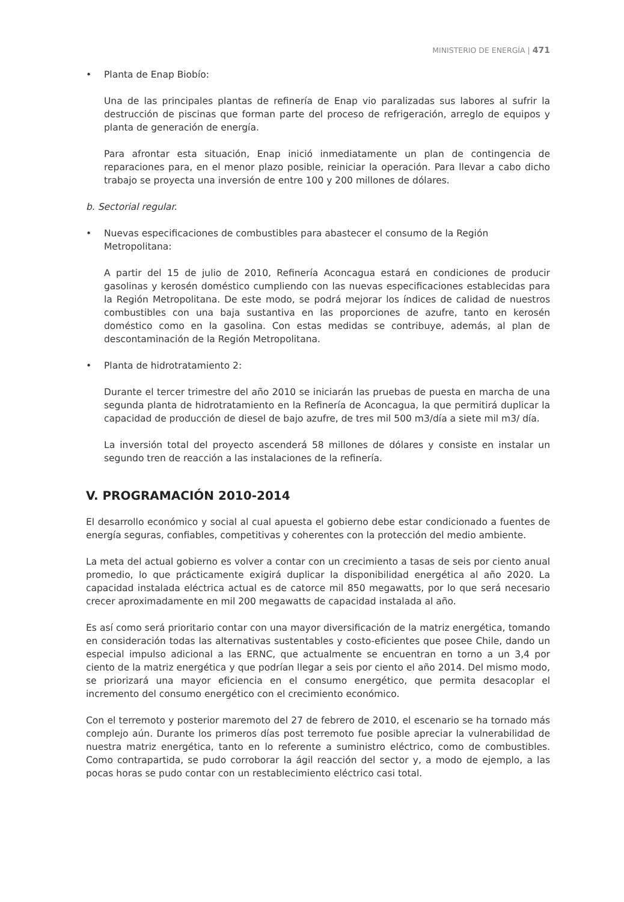MINISTERIO DE ENERGÍA | 471
• Planta de Enap Biobío:
Una de las principales plantas de refinería de Enap vio paralizadas sus labores al sufrir la destrucción de piscinas que forman parte del proceso de refrigeración, arreglo de equipos y planta de generación de energía.
Para afrontar esta situación, Enap inició inmediatamente un plan de contingencia de reparaciones para, en el menor plazo posible, reiniciar la operación. Para llevar a cabo dicho trabajo se proyecta una inversión de entre 100 y 200 millones de dólares.
b. Sectorial regular.
• Nuevas especificaciones de combustibles para abastecer el consumo de la Región Metropolitana:
A partir del 15 de julio de 2010, Refinería Aconcagua estará en condiciones de producir gasolinas y kerosén doméstico cumpliendo con las nuevas especificaciones establecidas para la Región Metropolitana. De este modo, se podrá mejorar los índices de calidad de nuestros combustibles con una baja sustantiva en las proporciones de azufre, tanto en kerosén doméstico como en la gasolina. Con estas medidas se contribuye, además, al plan de descontaminación de la Región Metropolitana.
• Planta de hidrotratamiento 2:
Durante el tercer trimestre del año 2010 se iniciarán las pruebas de puesta en marcha de una segunda planta de hidrotratamiento en la Refinería de Aconcagua, la que permitirá duplicar la capacidad de producción de diesel de bajo azufre, de tres mil 500 m3/día a siete mil m3/ día.
La inversión total del proyecto ascenderá 58 millones de dólares y consiste en instalar un segundo tren de reacción a las instalaciones de la refinería.
V. PROGRAMACIÓN 2010-2014
El desarrollo económico y social al cual apuesta el gobierno debe estar condicionado a fuentes de energía seguras, confiables, competitivas y coherentes con la protección del medio ambiente.
La meta del actual gobierno es volver a contar con un crecimiento a tasas de seis por ciento anual promedio, lo que prácticamente exigirá duplicar la disponibilidad energética al año 2020. La capacidad instalada eléctrica actual es de catorce mil 850 megawatts, por lo que será necesario crecer aproximadamente en mil 200 megawatts de capacidad instalada al año.
Es así como será prioritario contar con una mayor diversificación de la matriz energética, tomando en consideración todas las alternativas sustentables y costo-eficientes que posee Chile, dando un especial impulso adicional a las ERNC, que actualmente se encuentran en torno a un 3,4 por ciento de la matriz energética y que podrían llegar a seis por ciento el año 2014. Del mismo modo, se priorizará una mayor eficiencia en el consumo energético, que permita desacoplar el incremento del consumo energético con el crecimiento económico.
Con el terremoto y posterior maremoto del 27 de febrero de 2010, el escenario se ha tornado más complejo aún. Durante los primeros días post terremoto fue posible apreciar la vulnerabilidad de nuestra matriz energética, tanto en lo referente a suministro eléctrico, como de combustibles. Como contrapartida, se pudo corroborar la ágil reacción del sector y, a modo de ejemplo, a las pocas horas se pudo contar con un restablecimiento eléctrico casi total.